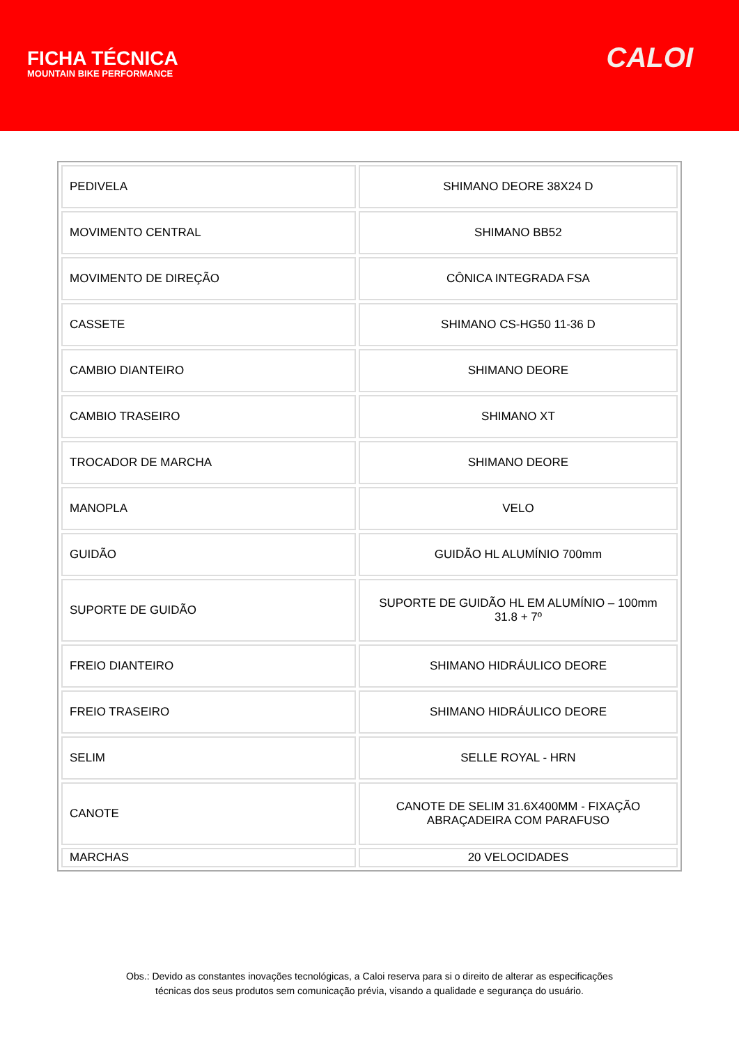FICHA TÉCNICA
MOUNTAIN BIKE PERFORMANCE
CALOI
| PEDIVELA | SHIMANO DEORE 38X24 D |
| MOVIMENTO CENTRAL | SHIMANO BB52 |
| MOVIMENTO DE DIREÇÃO | CÔNICA INTEGRADA FSA |
| CASSETE | SHIMANO CS-HG50 11-36 D |
| CAMBIO DIANTEIRO | SHIMANO DEORE |
| CAMBIO TRASEIRO | SHIMANO XT |
| TROCADOR DE MARCHA | SHIMANO DEORE |
| MANOPLA | VELO |
| GUIDÃO | GUIDÃO HL ALUMÍNIO 700mm |
| SUPORTE DE GUIDÃO | SUPORTE DE GUIDÃO HL EM ALUMÍNIO – 100mm 31.8 + 7º |
| FREIO DIANTEIRO | SHIMANO HIDRÁULICO DEORE |
| FREIO TRASEIRO | SHIMANO HIDRÁULICO DEORE |
| SELIM | SELLE ROYAL - HRN |
| CANOTE | CANOTE DE SELIM 31.6X400MM - FIXAÇÃO ABRAÇADEIRA COM PARAFUSO |
| MARCHAS | 20 VELOCIDADES |
Obs.: Devido as constantes inovações tecnológicas, a Caloi reserva para si o direito de alterar as especificações
técnicas dos seus produtos sem comunicação prévia, visando a qualidade e segurança do usuário.